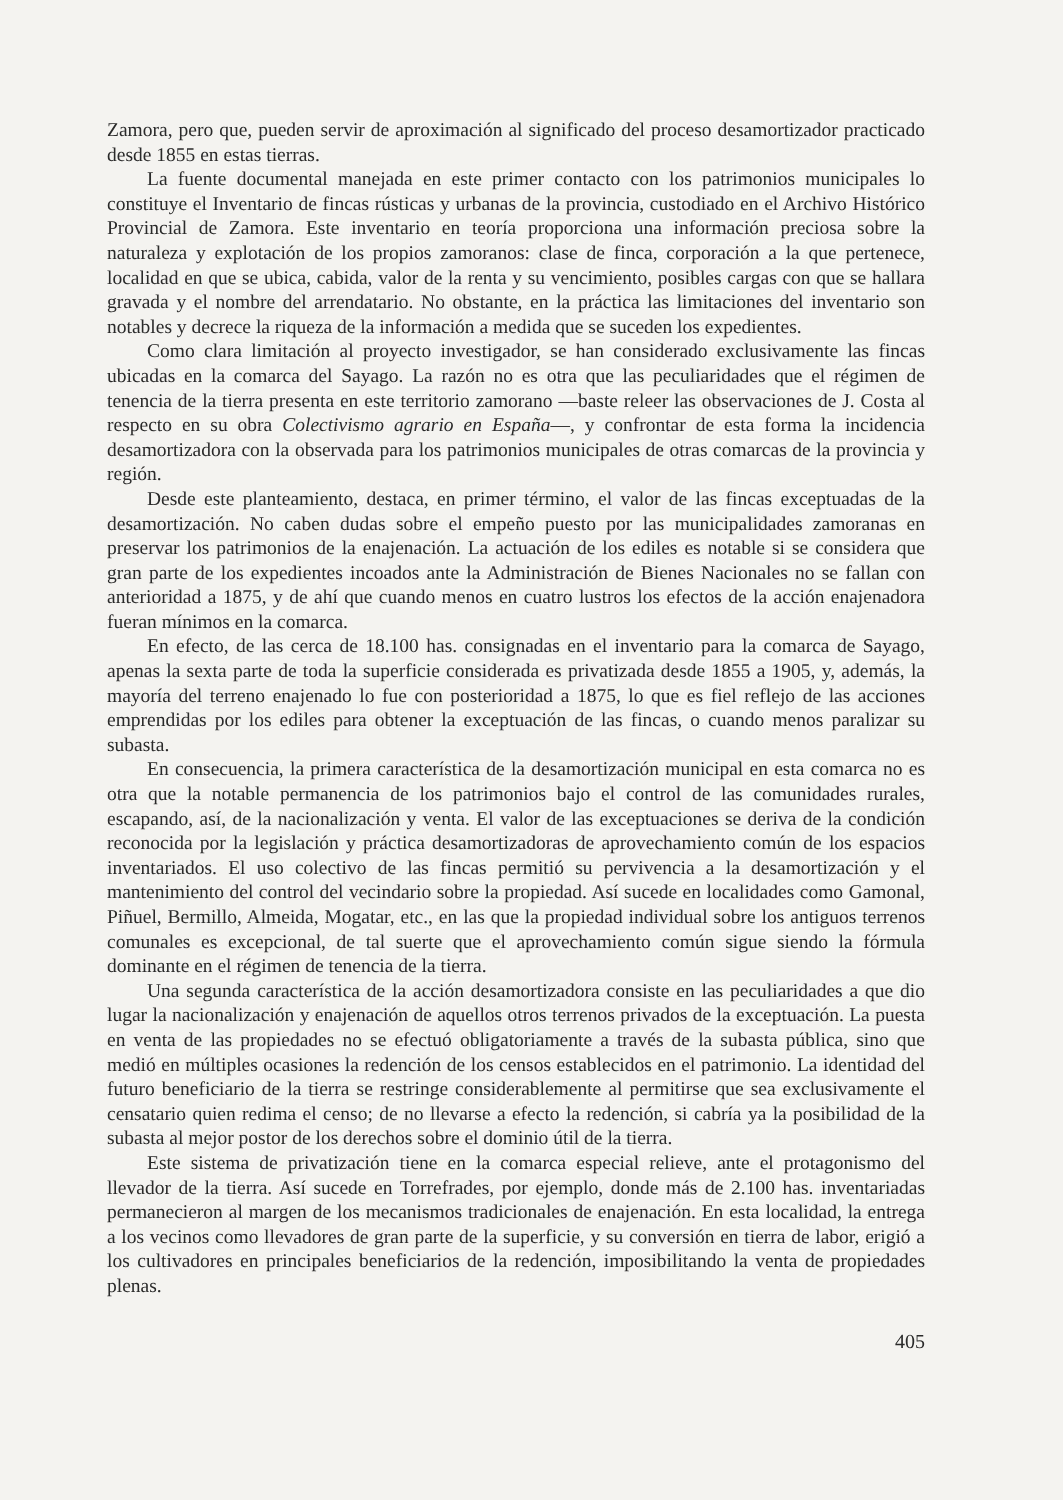Zamora, pero que, pueden servir de aproximación al significado del proceso desamortizador practicado desde 1855 en estas tierras.
La fuente documental manejada en este primer contacto con los patrimonios municipales lo constituye el Inventario de fincas rústicas y urbanas de la provincia, custodiado en el Archivo Histórico Provincial de Zamora. Este inventario en teoría proporciona una información preciosa sobre la naturaleza y explotación de los propios zamoranos: clase de finca, corporación a la que pertenece, localidad en que se ubica, cabida, valor de la renta y su vencimiento, posibles cargas con que se hallara gravada y el nombre del arrendatario. No obstante, en la práctica las limitaciones del inventario son notables y decrece la riqueza de la información a medida que se suceden los expedientes.
Como clara limitación al proyecto investigador, se han considerado exclusivamente las fincas ubicadas en la comarca del Sayago. La razón no es otra que las peculiaridades que el régimen de tenencia de la tierra presenta en este territorio zamorano —baste releer las observaciones de J. Costa al respecto en su obra Colectivismo agrario en España—, y confrontar de esta forma la incidencia desamortizadora con la observada para los patrimonios municipales de otras comarcas de la provincia y región.
Desde este planteamiento, destaca, en primer término, el valor de las fincas exceptuadas de la desamortización. No caben dudas sobre el empeño puesto por las municipalidades zamoranas en preservar los patrimonios de la enajenación. La actuación de los ediles es notable si se considera que gran parte de los expedientes incoados ante la Administración de Bienes Nacionales no se fallan con anterioridad a 1875, y de ahí que cuando menos en cuatro lustros los efectos de la acción enajenadora fueran mínimos en la comarca.
En efecto, de las cerca de 18.100 has. consignadas en el inventario para la comarca de Sayago, apenas la sexta parte de toda la superficie considerada es privatizada desde 1855 a 1905, y, además, la mayoría del terreno enajenado lo fue con posterioridad a 1875, lo que es fiel reflejo de las acciones emprendidas por los ediles para obtener la exceptuación de las fincas, o cuando menos paralizar su subasta.
En consecuencia, la primera característica de la desamortización municipal en esta comarca no es otra que la notable permanencia de los patrimonios bajo el control de las comunidades rurales, escapando, así, de la nacionalización y venta. El valor de las exceptuaciones se deriva de la condición reconocida por la legislación y práctica desamortizadoras de aprovechamiento común de los espacios inventariados. El uso colectivo de las fincas permitió su pervivencia a la desamortización y el mantenimiento del control del vecindario sobre la propiedad. Así sucede en localidades como Gamonal, Piñuel, Bermillo, Almeida, Mogatar, etc., en las que la propiedad individual sobre los antiguos terrenos comunales es excepcional, de tal suerte que el aprovechamiento común sigue siendo la fórmula dominante en el régimen de tenencia de la tierra.
Una segunda característica de la acción desamortizadora consiste en las peculiaridades a que dio lugar la nacionalización y enajenación de aquellos otros terrenos privados de la exceptuación. La puesta en venta de las propiedades no se efectuó obligatoriamente a través de la subasta pública, sino que medió en múltiples ocasiones la redención de los censos establecidos en el patrimonio. La identidad del futuro beneficiario de la tierra se restringe considerablemente al permitirse que sea exclusivamente el censatario quien redima el censo; de no llevarse a efecto la redención, si cabría ya la posibilidad de la subasta al mejor postor de los derechos sobre el dominio útil de la tierra.
Este sistema de privatización tiene en la comarca especial relieve, ante el protagonismo del llevador de la tierra. Así sucede en Torrefrades, por ejemplo, donde más de 2.100 has. inventariadas permanecieron al margen de los mecanismos tradicionales de enajenación. En esta localidad, la entrega a los vecinos como llevadores de gran parte de la superficie, y su conversión en tierra de labor, erigió a los cultivadores en principales beneficiarios de la redención, imposibilitando la venta de propiedades plenas.
405